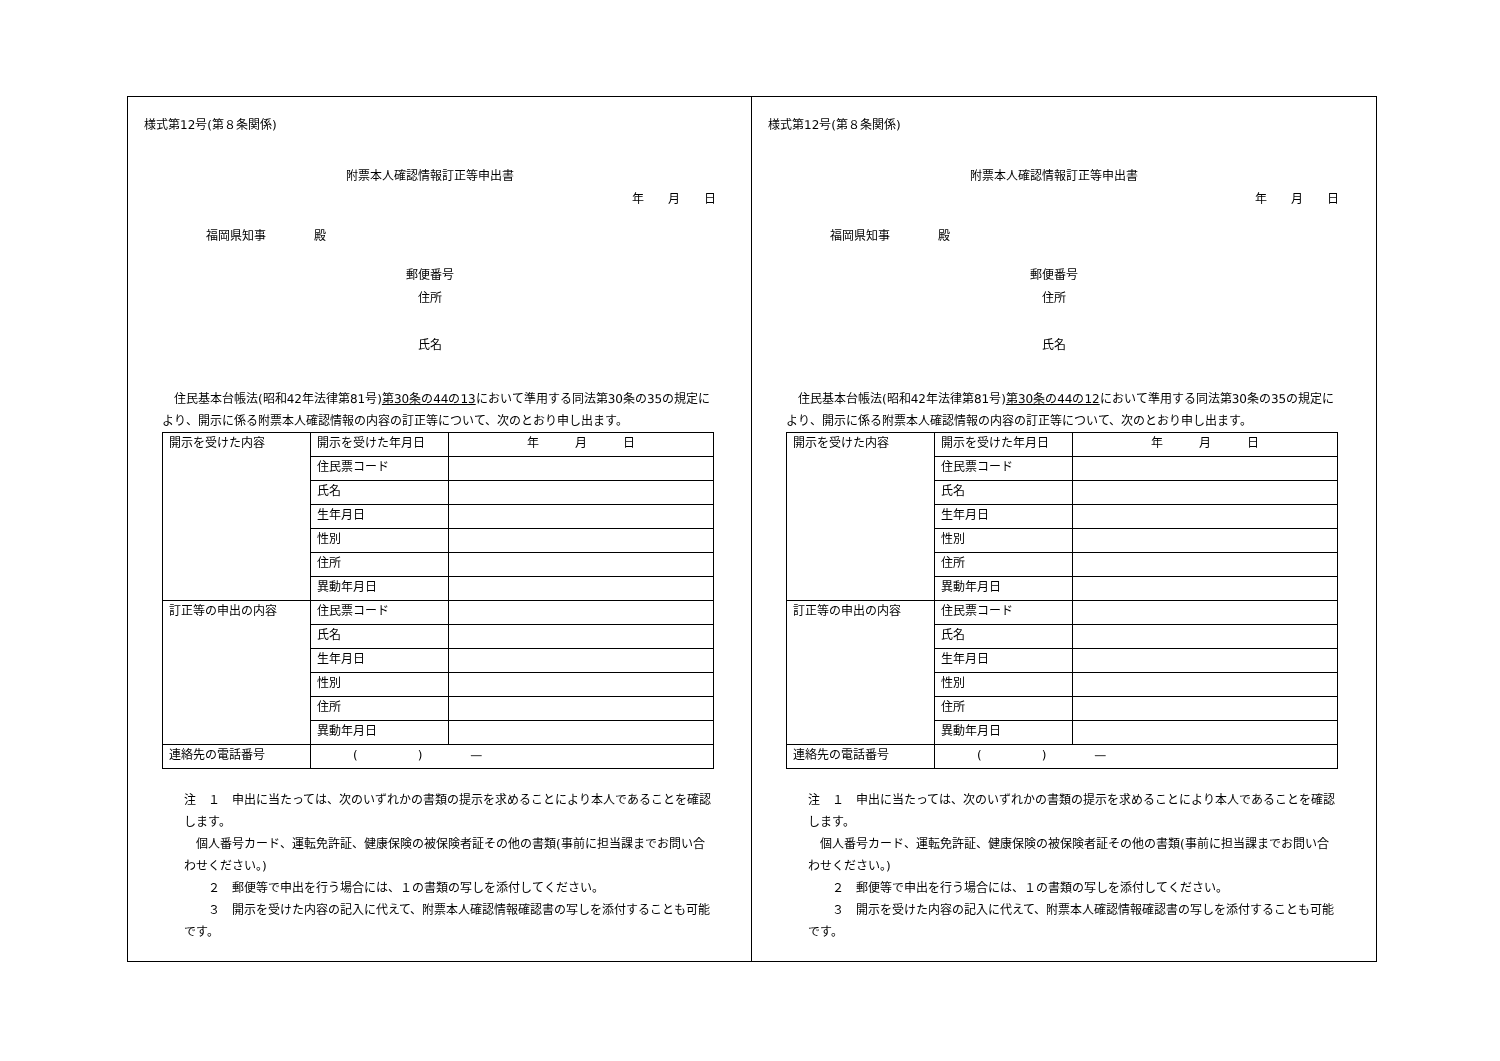様式第12号(第８条関係)
附票本人確認情報訂正等申出書
年　　月　　日
福岡県知事　　　　殿
郵便番号
住所
氏名
　住民基本台帳法(昭和42年法律第81号)第30条の44の13において準用する同法第30条の35の規定により、開示に係る附票本人確認情報の内容の訂正等について、次のとおり申し出ます。
| 開示を受けた内容 | 開示を受けた年月日 | 年 月 日 |
| | 住民票コード | |
| | 氏名 | |
| | 生年月日 | |
| | 性別 | |
| | 住所 | |
| | 異動年月日 | |
| 訂正等の申出の内容 | 住民票コード | |
| | 氏名 | |
| | 生年月日 | |
| | 性別 | |
| | 住所 | |
| | 異動年月日 | |
| 連絡先の電話番号 | ( ) — | |
注　１　申出に当たっては、次のいずれかの書類の提示を求めることにより本人であることを確認します。
　個人番号カード、運転免許証、健康保険の被保険者証その他の書類(事前に担当課までお問い合わせください。)
　　２　郵便等で申出を行う場合には、１の書類の写しを添付してください。
　　３　開示を受けた内容の記入に代えて、附票本人確認情報確認書の写しを添付することも可能です。
様式第12号(第８条関係)
附票本人確認情報訂正等申出書
年　　月　　日
福岡県知事　　　　殿
郵便番号
住所
氏名
　住民基本台帳法(昭和42年法律第81号)第30条の44の12において準用する同法第30条の35の規定により、開示に係る附票本人確認情報の内容の訂正等について、次のとおり申し出ます。
| 開示を受けた内容 | 開示を受けた年月日 | 年 月 日 |
| | 住民票コード | |
| | 氏名 | |
| | 生年月日 | |
| | 性別 | |
| | 住所 | |
| | 異動年月日 | |
| 訂正等の申出の内容 | 住民票コード | |
| | 氏名 | |
| | 生年月日 | |
| | 性別 | |
| | 住所 | |
| | 異動年月日 | |
| 連絡先の電話番号 | ( ) — | |
注　１　申出に当たっては、次のいずれかの書類の提示を求めることにより本人であることを確認します。
　個人番号カード、運転免許証、健康保険の被保険者証その他の書類(事前に担当課までお問い合わせください。)
　　２　郵便等で申出を行う場合には、１の書類の写しを添付してください。
　　３　開示を受けた内容の記入に代えて、附票本人確認情報確認書の写しを添付することも可能です。